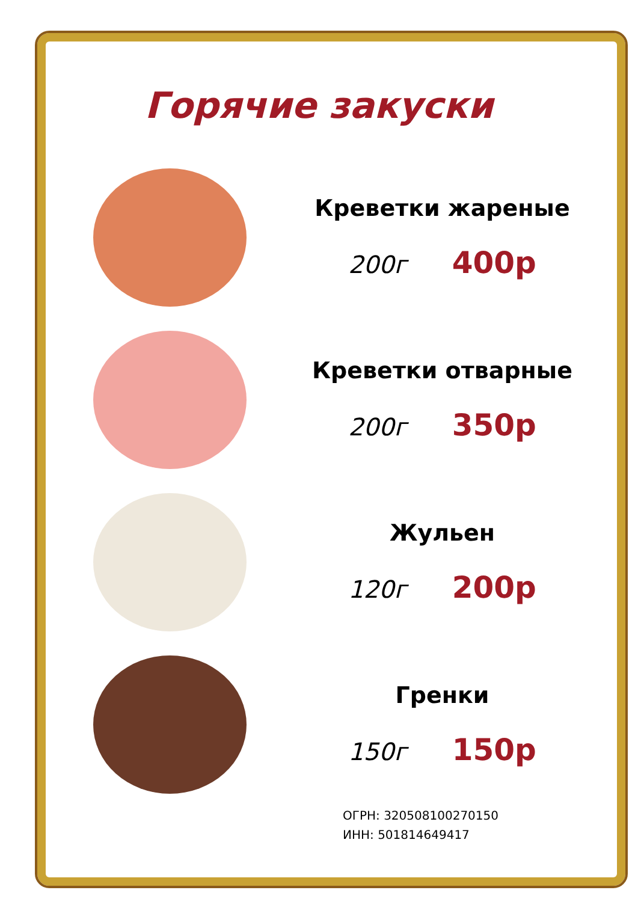Горячие закуски
Креветки жареные
200г 400р
Креветки отварные
200г 350р
Жульен
120г 200р
Гренки
150г 150р
ОГРН: 320508100270150
ИНН: 501814649417